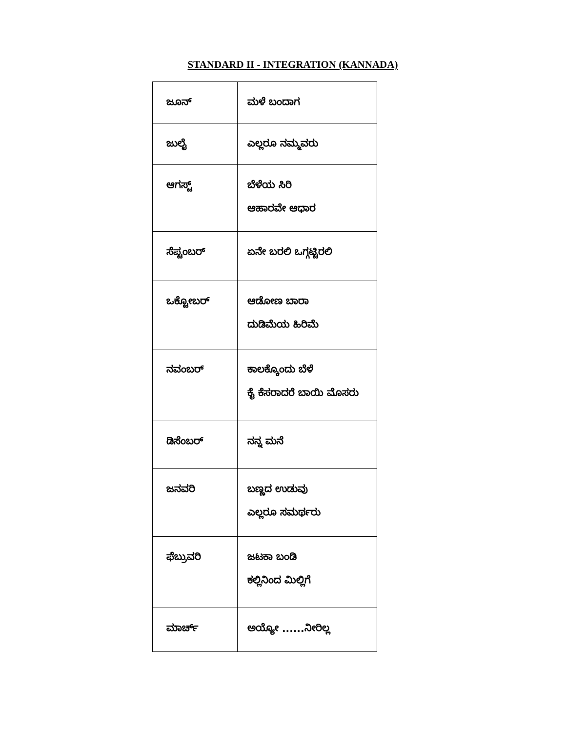STANDARD II - INTEGRATION (KANNADA)
| ಜೂನ್ | ಮಳೆ ಬಂದಾಗ |
| ಜುಲೈ | ಎಲ್ಲರೂ ನಮ್ಮವರು |
| ಆಗಸ್ಟ್ | ಬೆಳೆಯ ಸಿರಿ ಆಹಾರವೇ ಆಧಾರ |
| ಸೆಪ್ಟಂಬರ್ | ಏನೇ ಬರಲಿ ಒಗ್ಗಟ್ಟಿರಲಿ |
| ಒಕ್ಟೋಬರ್ | ಆಡೋಣ ಬಾರಾ ದುಡಿಮೆಯ ಹಿರಿಮೆ |
| ನವಂಬರ್ | ಕಾಲಕ್ಕೊಂದು ಬೆಳೆ ಕೈ ಕೆಸರಾದರೆ ಬಾಯಿ ಮೊಸರು |
| ಡಿಸೆಂಬರ್ | ನನ್ನ ಮನೆ |
| ಜನವರಿ | ಬಣ್ಣದ ಉಡುವು ಎಲ್ಲರೂ ಸಮರ್ಥರು |
| ಫೆಬ್ರುವರಿ | ಜಟಕಾ ಬಂಡಿ ಕಲ್ಲಿನಿಂದ ಮಿಲ್ಲಿಗೆ |
| ಮಾರ್ಚ್ | ಅಯ್ಯೋ ......ನೀರಿಲ್ಲ |